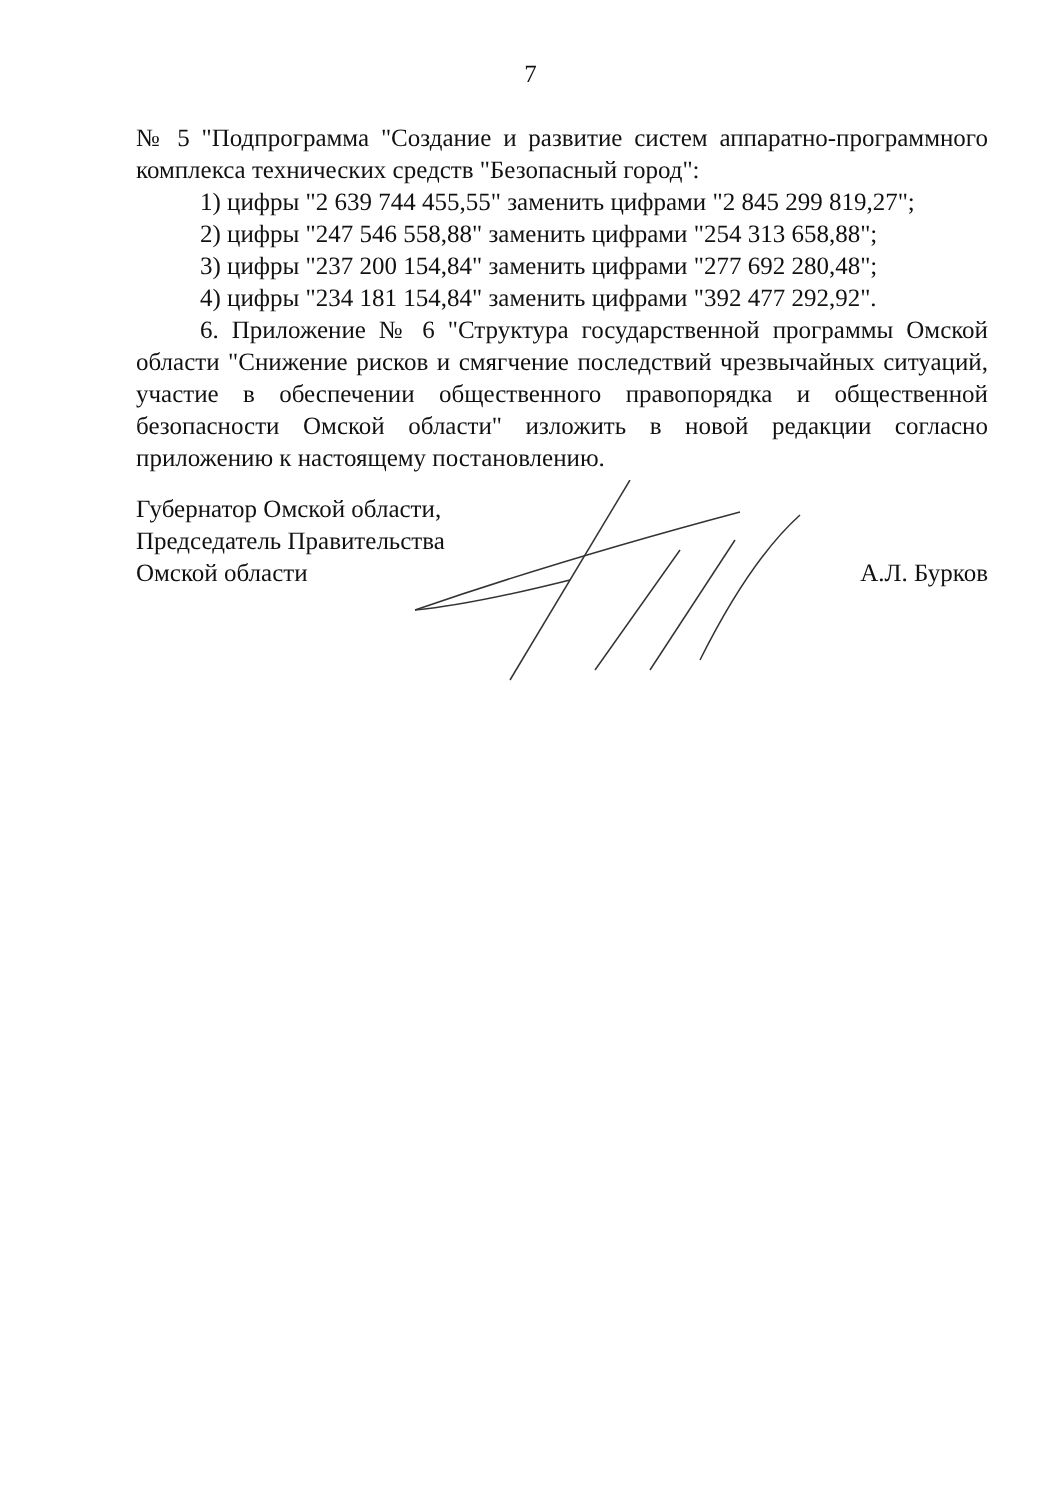7
№ 5 "Подпрограмма "Создание и развитие систем аппаратно-программного комплекса технических средств "Безопасный город":
1) цифры "2 639 744 455,55" заменить цифрами "2 845 299 819,27";
2) цифры "247 546 558,88" заменить цифрами "254 313 658,88";
3) цифры "237 200 154,84" заменить цифрами "277 692 280,48";
4) цифры "234 181 154,84" заменить цифрами "392 477 292,92".
6. Приложение № 6 "Структура государственной программы Омской области "Снижение рисков и смягчение последствий чрезвычайных ситуаций, участие в обеспечении общественного правопорядка и общественной безопасности Омской области" изложить в новой редакции согласно приложению к настоящему постановлению.
Губернатор Омской области,
Председатель Правительства
Омской области
А.Л. Бурков